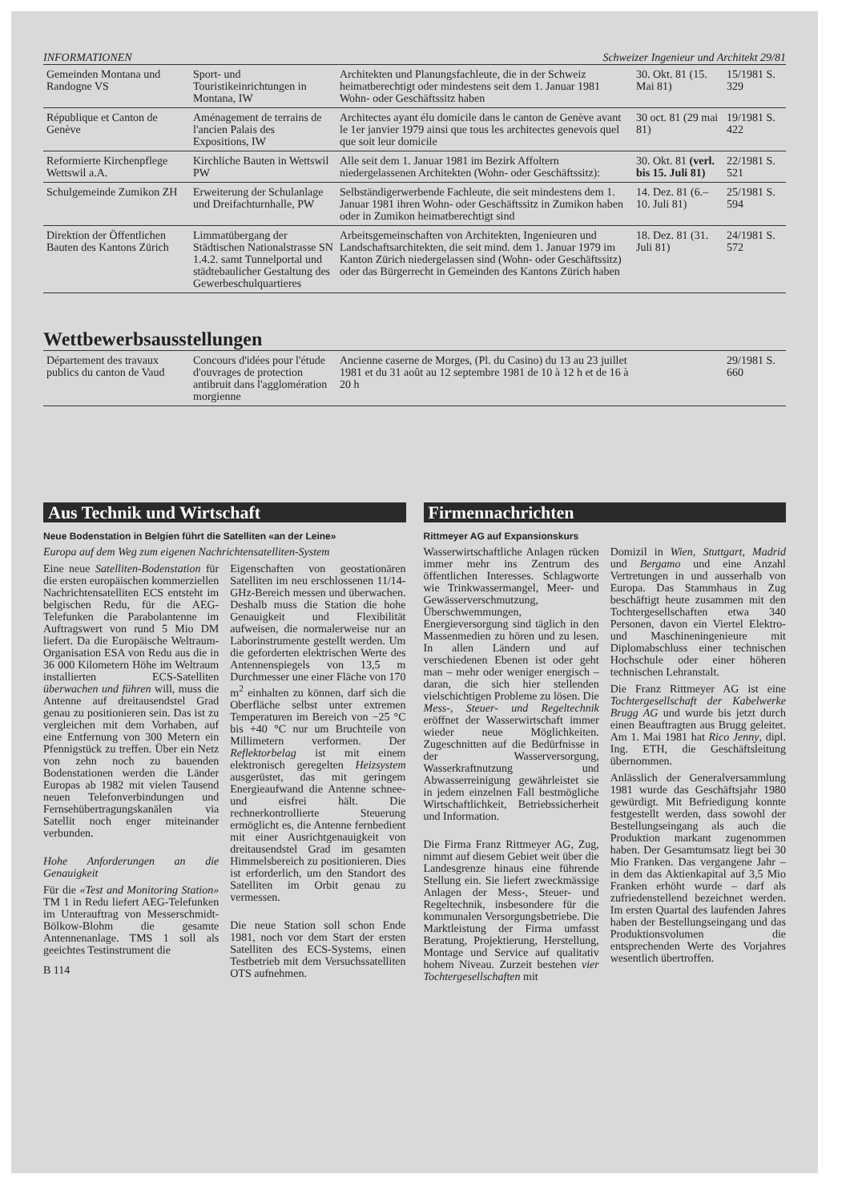INFORMATIONEN Schweizer Ingenieur und Architekt 29/81
| Gemeinden Montana und Randogne VS | Sport- und Touristikeinrichtungen in Montana, IW | Architekten und Planungsfachleute, die in der Schweiz heimatberechtigt oder mindestens seit dem 1. Januar 1981 Wohn- oder Geschäftssitz haben | 30. Okt. 81 (15. Mai 81) | 15/1981 S. 329 |
| République et Canton de Genève | Aménagement de terrains de l'ancien Palais des Expositions, IW | Architectes ayant élu domicile dans le canton de Genève avant le 1er janvier 1979 ainsi que tous les architectes genevois quel que soit leur domicile | 30 oct. 81 (29 mai 81) | 19/1981 S. 422 |
| Reformierte Kirchenpflege Wettswil a.A. | Kirchliche Bauten in Wettswil PW | Alle seit dem 1. Januar 1981 im Bezirk Affoltern niedergelassenen Architekten (Wohn- oder Geschäftssitz): | 30. Okt. 81 (verl. bis 15. Juli 81) | 22/1981 S. 521 |
| Schulgemeinde Zumikon ZH | Erweiterung der Schulanlage und Dreifachturnhalle, PW | Selbständigerwerbende Fachleute, die seit mindestens dem 1. Januar 1981 ihren Wohn- oder Geschäftssitz in Zumikon haben oder in Zumikon heimatberechtigt sind | 14. Dez. 81 (6.–10. Juli 81) | 25/1981 S. 594 |
| Direktion der Öffentlichen Bauten des Kantons Zürich | Limmatübergang der Städtischen Nationalstrasse SN 1.4.2. samt Tunnelportal und städtebaulicher Gestaltung des Gewerbeschulquartieres | Arbeitsgemeinschaften von Architekten, Ingenieuren und Landschaftsarchitekten, die seit mind. dem 1. Januar 1979 im Kanton Zürich niedergelassen sind (Wohn- oder Geschäftssitz) oder das Bürgerrecht in Gemeinden des Kantons Zürich haben | 18. Dez. 81 (31. Juli 81) | 24/1981 S. 572 |
Wettbewerbsausstellungen
| Département des travaux publics du canton de Vaud | Concours d'idées pour l'étude d'ouvrages de protection antibruit dans l'agglomération morgienne | Ancienne caserne de Morges, (Pl. du Casino) du 13 au 23 juillet 1981 et du 31 août au 12 septembre 1981 de 10 à 12 h et de 16 à 20 h | | 29/1981 S. 660 |
Aus Technik und Wirtschaft
Neue Bodenstation in Belgien führt die Satelliten «an der Leine»
Europa auf dem Weg zum eigenen Nachrichtensatelliten-System
Eine neue Satelliten-Bodenstation für die ersten europäischen kommerziellen Nachrichtensatelliten ECS entsteht im belgischen Redu, für die AEG-Telefunken die Parabolantenne im Auftragswert von rund 5 Mio DM liefert. Da die Europäische Weltraum-Organisation ESA von Redu aus die in 36 000 Kilometern Höhe im Weltraum installierten ECS-Satelliten überwachen und führen will, muss die Antenne auf dreitausendstel Grad genau zu positionieren sein. Das ist zu vergleichen mit dem Vorhaben, auf eine Entfernung von 300 Metern ein Pfennigstück zu treffen. Über ein Netz von zehn noch zu bauenden Bodenstationen werden die Länder Europas ab 1982 mit vielen Tausend neuen Telefonverbindungen und Fernsehübertragungskanälen via Satellit noch enger miteinander verbunden.
Hohe Anforderungen an die Genauigkeit
Für die «Test and Monitoring Station» TM 1 in Redu liefert AEG-Telefunken im Unterauftrag von Messerschmidt-Bölkow-Blohm die gesamte Antennenanlage. TMS 1 soll als geeichtes Testinstrument die
B 114
Eigenschaften von geostationären Satelliten im neu erschlossenen 11/14-GHz-Bereich messen und überwachen. Deshalb muss die Station die hohe Genauigkeit und Flexibilität aufweisen, die normalerweise nur an Laborinstrumente gestellt werden. Um die geforderten elektrischen Werte des Antennenspiegels von 13,5 m Durchmesser une einer Fläche von 170 m<sup>2</sup> einhalten zu können, darf sich die Oberfläche selbst unter extremen Temperaturen im Bereich von −25 °C bis +40 °C nur um Bruchteile von Millimetern verformen. Der Reflektorbelag ist mit einem elektronisch geregelten Heizsystem ausgerüstet, das mit geringem Energieaufwand die Antenne schnee- und eisfrei hält. Die rechnerkontrollierte Steuerung ermöglicht es, die Antenne fernbedient mit einer Ausrichtgenauigkeit von dreitausendstel Grad im gesamten Himmelsbereich zu positionieren. Dies ist erforderlich, um den Standort des Satelliten im Orbit genau zu vermessen.
Die neue Station soll schon Ende 1981, noch vor dem Start der ersten Satelliten des ECS-Systems, einen Testbetrieb mit dem Versuchssatelliten OTS aufnehmen.
Firmennachrichten
Rittmeyer AG auf Expansionskurs
Wasserwirtschaftliche Anlagen rücken immer mehr ins Zentrum des öffentlichen Interesses. Schlagworte wie Trinkwassermangel, Meer- und Gewässerverschmutzung, Überschwemmungen, Energieversorgung sind täglich in den Massenmedien zu hören und zu lesen. In allen Ländern und auf verschiedenen Ebenen ist oder geht man – mehr oder weniger energisch – daran, die sich hier stellenden vielschichtigen Probleme zu lösen. Die Mess-, Steuer- und Regeltechnik eröffnet der Wasserwirtschaft immer wieder neue Möglichkeiten. Zugeschnitten auf die Bedürfnisse in der Wasserversorgung, Wasserkraftnutzung und Abwasserreinigung gewährleistet sie in jedem einzelnen Fall bestmögliche Wirtschaftlichkeit, Betriebssicherheit und Information.
Die Firma Franz Rittmeyer AG, Zug, nimmt auf diesem Gebiet weit über die Landesgrenze hinaus eine führende Stellung ein. Sie liefert zweckmässige Anlagen der Mess-, Steuer- und Regeltechnik, insbesondere für die kommunalen Versorgungsbetriebe. Die Marktleistung der Firma umfasst Beratung, Projektierung, Herstellung, Montage und Service auf qualitativ hohem Niveau. Zurzeit bestehen vier Tochtergesellschaften mit
Domizil in Wien, Stuttgart, Madrid und Bergamo und eine Anzahl Vertretungen in und ausserhalb von Europa. Das Stammhaus in Zug beschäftigt heute zusammen mit den Tochtergesellschaften etwa 340 Personen, davon ein Viertel Elektro- und Maschineningenieure mit Diplomabschluss einer technischen Hochschule oder einer höheren technischen Lehranstalt.
Die Franz Rittmeyer AG ist eine Tochtergesellschaft der Kabelwerke Brugg AG und wurde bis jetzt durch einen Beauftragten aus Brugg geleitet. Am 1. Mai 1981 hat Rico Jenny, dipl. Ing. ETH, die Geschäftsleitung übernommen.
Anlässlich der Generalversammlung 1981 wurde das Geschäftsjahr 1980 gewürdigt. Mit Befriedigung konnte festgestellt werden, dass sowohl der Bestellungseingang als auch die Produktion markant zugenommen haben. Der Gesamtumsatz liegt bei 30 Mio Franken. Das vergangene Jahr – in dem das Aktienkapital auf 3,5 Mio Franken erhöht wurde – darf als zufriedenstellend bezeichnet werden. Im ersten Quartal des laufenden Jahres haben der Bestellungseingang und das Produktionsvolumen die entsprechenden Werte des Vorjahres wesentlich übertroffen.